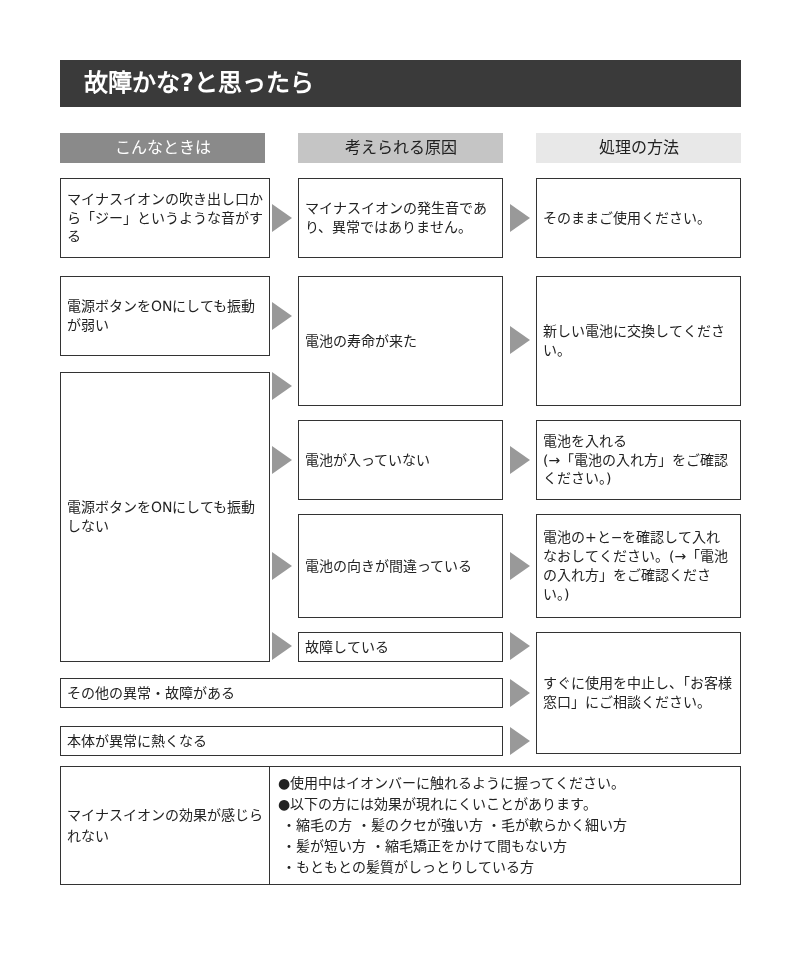故障かな?と思ったら
こんなときは 考えられる原因 処理の方法
マイナスイオンの吹き出し口から「ジー」というような音がする
マイナスイオンの発生音であり、異常ではありません。
そのままご使用ください。
電源ボタンをONにしても振動が弱い
電池の寿命が来た
新しい電池に交換してください。
電源ボタンをONにしても振動しない
電池が入っていない
電池を入れる
(→「電池の入れ方」をご確認ください。)
電池の向きが間違っている
電池の+と−を確認して入れなおしてください。(→「電池の入れ方」をご確認ください。)
故障している
すぐに使用を中止し、「お客様窓口」にご相談ください。
その他の異常・故障がある
本体が異常に熱くなる
| マイナスイオンの効果が感じられない | ●使用中はイオンバーに触れるように握ってください。 ●以下の方には効果が現れにくいことがあります。 ・縮毛の方 ・髪のクセが強い方 ・毛が軟らかく細い方 ・髪が短い方 ・縮毛矯正をかけて間もない方 ・もともとの髪質がしっとりしている方 |